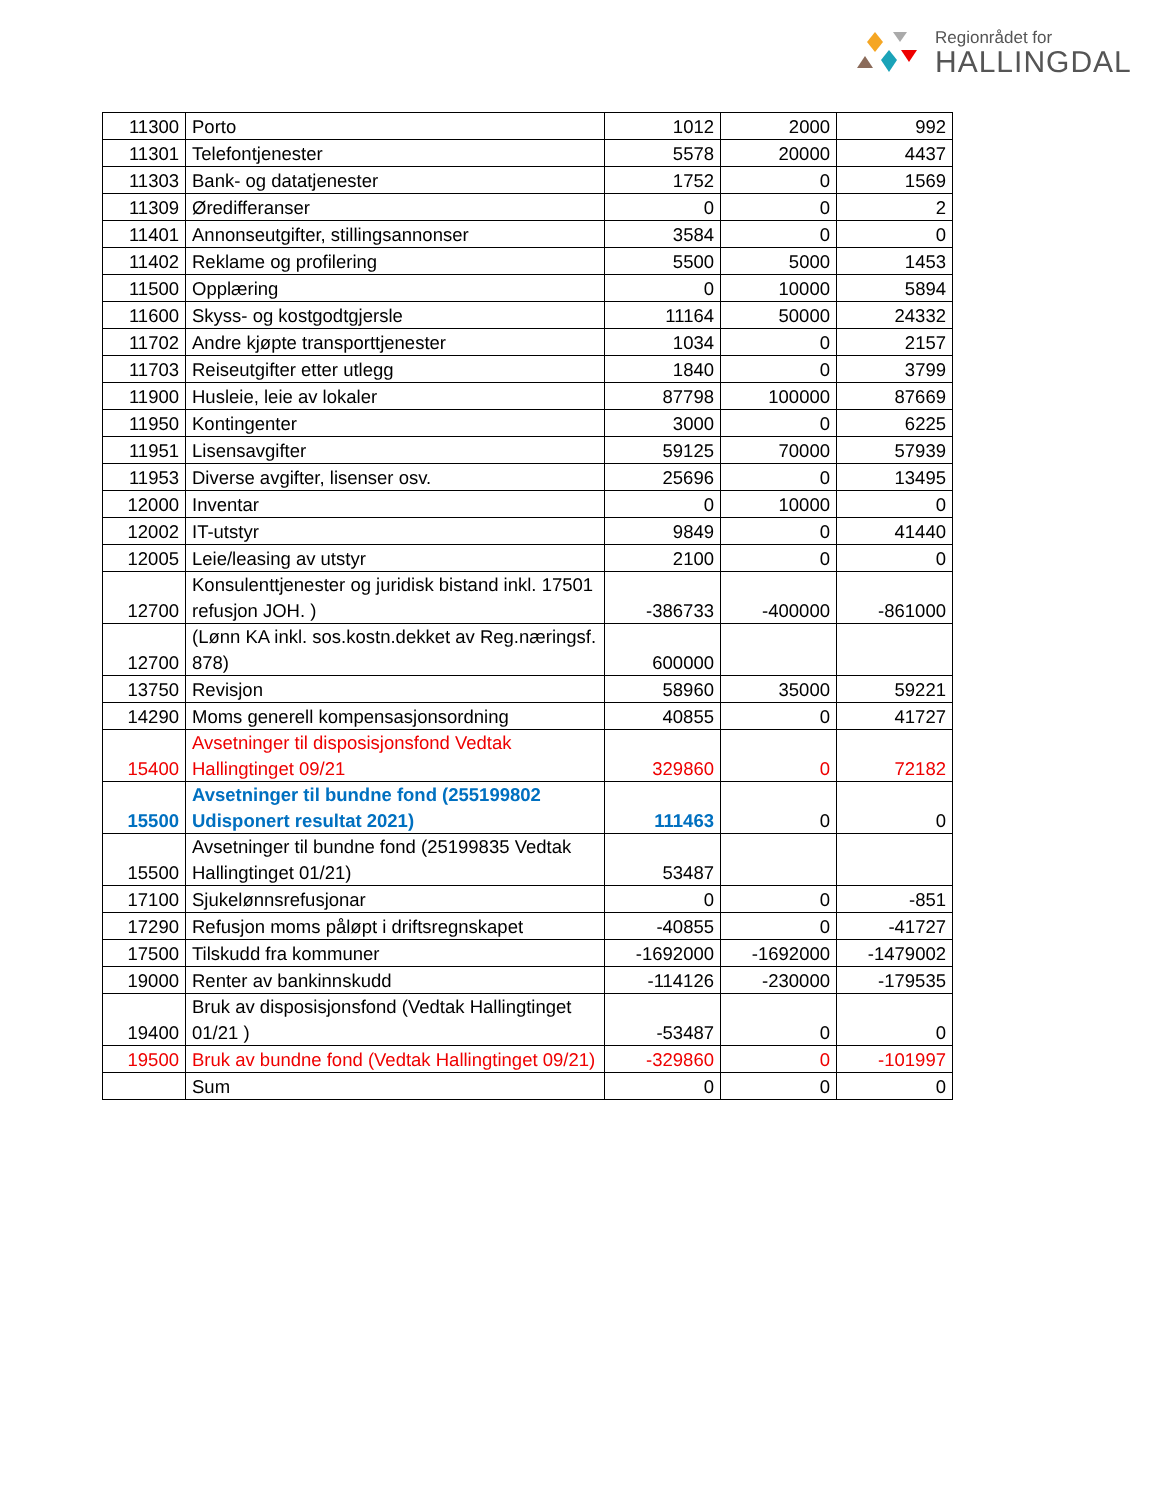Regionrådet for
HALLINGDAL
| 11300 | Porto | 1012 | 2000 | 992 |
| 11301 | Telefontjenester | 5578 | 20000 | 4437 |
| 11303 | Bank- og datatjenester | 1752 | 0 | 1569 |
| 11309 | Øredifferanser | 0 | 0 | 2 |
| 11401 | Annonseutgifter, stillingsannonser | 3584 | 0 | 0 |
| 11402 | Reklame og profilering | 5500 | 5000 | 1453 |
| 11500 | Opplæring | 0 | 10000 | 5894 |
| 11600 | Skyss- og kostgodtgjersle | 11164 | 50000 | 24332 |
| 11702 | Andre kjøpte transporttjenester | 1034 | 0 | 2157 |
| 11703 | Reiseutgifter etter utlegg | 1840 | 0 | 3799 |
| 11900 | Husleie, leie av lokaler | 87798 | 100000 | 87669 |
| 11950 | Kontingenter | 3000 | 0 | 6225 |
| 11951 | Lisensavgifter | 59125 | 70000 | 57939 |
| 11953 | Diverse avgifter, lisenser osv. | 25696 | 0 | 13495 |
| 12000 | Inventar | 0 | 10000 | 0 |
| 12002 | IT-utstyr | 9849 | 0 | 41440 |
| 12005 | Leie/leasing av utstyr | 2100 | 0 | 0 |
| 12700 | Konsulenttjenester og juridisk bistand inkl. 17501 refusjon JOH. ) | -386733 | -400000 | -861000 |
| 12700 | (Lønn KA inkl. sos.kostn.dekket av Reg.næringsf. 878) | 600000 | | |
| 13750 | Revisjon | 58960 | 35000 | 59221 |
| 14290 | Moms generell kompensasjonsordning | 40855 | 0 | 41727 |
| 15400 | Avsetninger til disposisjonsfond Vedtak Hallingtinget 09/21 | 329860 | 0 | 72182 |
| 15500 | Avsetninger til bundne fond (255199802 Udisponert resultat 2021) | 111463 | 0 | 0 |
| 15500 | Avsetninger til bundne fond (25199835 Vedtak Hallingtinget 01/21) | 53487 | | |
| 17100 | Sjukelønnsrefusjonar | 0 | 0 | -851 |
| 17290 | Refusjon moms påløpt i driftsregnskapet | -40855 | 0 | -41727 |
| 17500 | Tilskudd fra kommuner | -1692000 | -1692000 | -1479002 |
| 19000 | Renter av bankinnskudd | -114126 | -230000 | -179535 |
| 19400 | Bruk av disposisjonsfond (Vedtak Hallingtinget 01/21 ) | -53487 | 0 | 0 |
| 19500 | Bruk av bundne fond (Vedtak Hallingtinget 09/21) | -329860 | 0 | -101997 |
| | Sum | 0 | 0 | 0 |